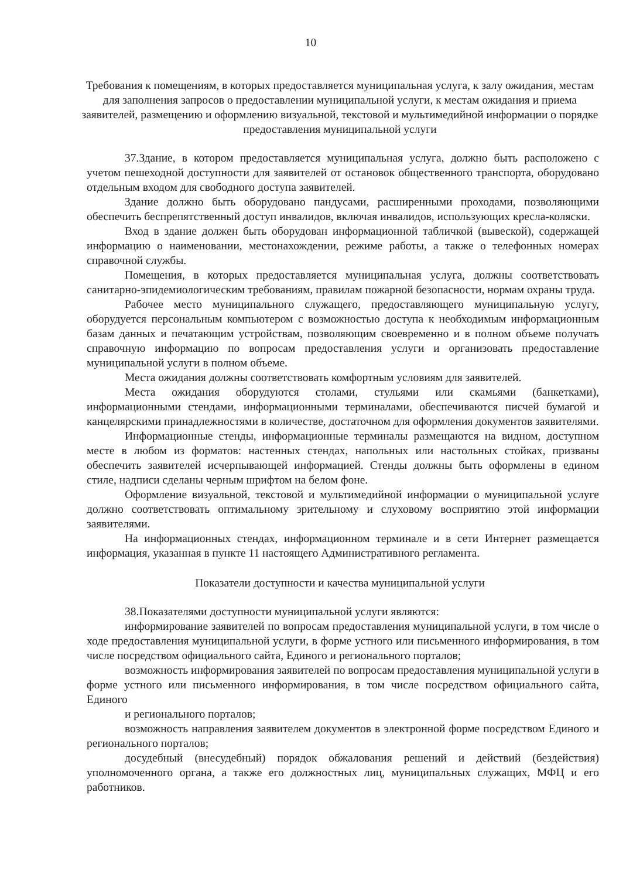10
Требования к помещениям, в которых предоставляется муниципальная услуга, к залу ожидания, местам для заполнения запросов о предоставлении муниципальной услуги, к местам ожидания и приема заявителей, размещению и оформлению визуальной, текстовой и мультимедийной информации о порядке предоставления муниципальной услуги
37.Здание, в котором предоставляется муниципальная услуга, должно быть расположено с учетом пешеходной доступности для заявителей от остановок общественного транспорта, оборудовано отдельным входом для свободного доступа заявителей.
Здание должно быть оборудовано пандусами, расширенными проходами, позволяющими обеспечить беспрепятственный доступ инвалидов, включая инвалидов, использующих кресла-коляски.
Вход в здание должен быть оборудован информационной табличкой (вывеской), содержащей информацию о наименовании, местонахождении, режиме работы, а также о телефонных номерах справочной службы.
Помещения, в которых предоставляется муниципальная услуга, должны соответствовать санитарно-эпидемиологическим требованиям, правилам пожарной безопасности, нормам охраны труда.
Рабочее место муниципального служащего, предоставляющего муниципальную услугу, оборудуется персональным компьютером с возможностью доступа к необходимым информационным базам данных и печатающим устройствам, позволяющим своевременно и в полном объеме получать справочную информацию по вопросам предоставления услуги и организовать предоставление муниципальной услуги в полном объеме.
Места ожидания должны соответствовать комфортным условиям для заявителей.
Места ожидания оборудуются столами, стульями или скамьями (банкетками), информационными стендами, информационными терминалами, обеспечиваются писчей бумагой и канцелярскими принадлежностями в количестве, достаточном для оформления документов заявителями.
Информационные стенды, информационные терминалы размещаются на видном, доступном месте в любом из форматов: настенных стендах, напольных или настольных стойках, призваны обеспечить заявителей исчерпывающей информацией. Стенды должны быть оформлены в едином стиле, надписи сделаны черным шрифтом на белом фоне.
Оформление визуальной, текстовой и мультимедийной информации о муниципальной услуге должно соответствовать оптимальному зрительному и слуховому восприятию этой информации заявителями.
На информационных стендах, информационном терминале и в сети Интернет размещается информация, указанная в пункте 11 настоящего Административного регламента.
Показатели доступности и качества муниципальной услуги
38.Показателями доступности муниципальной услуги являются:
информирование заявителей по вопросам предоставления муниципальной услуги, в том числе о ходе предоставления муниципальной услуги, в форме устного или письменного информирования, в том числе посредством официального сайта, Единого и регионального порталов;
возможность информирования заявителей по вопросам предоставления муниципальной услуги в форме устного или письменного информирования, в том числе посредством официального сайта, Единого
и регионального порталов;
возможность направления заявителем документов в электронной форме посредством Единого и регионального порталов;
досудебный (внесудебный) порядок обжалования решений и действий (бездействия) уполномоченного органа, а также его должностных лиц, муниципальных служащих, МФЦ и его работников.